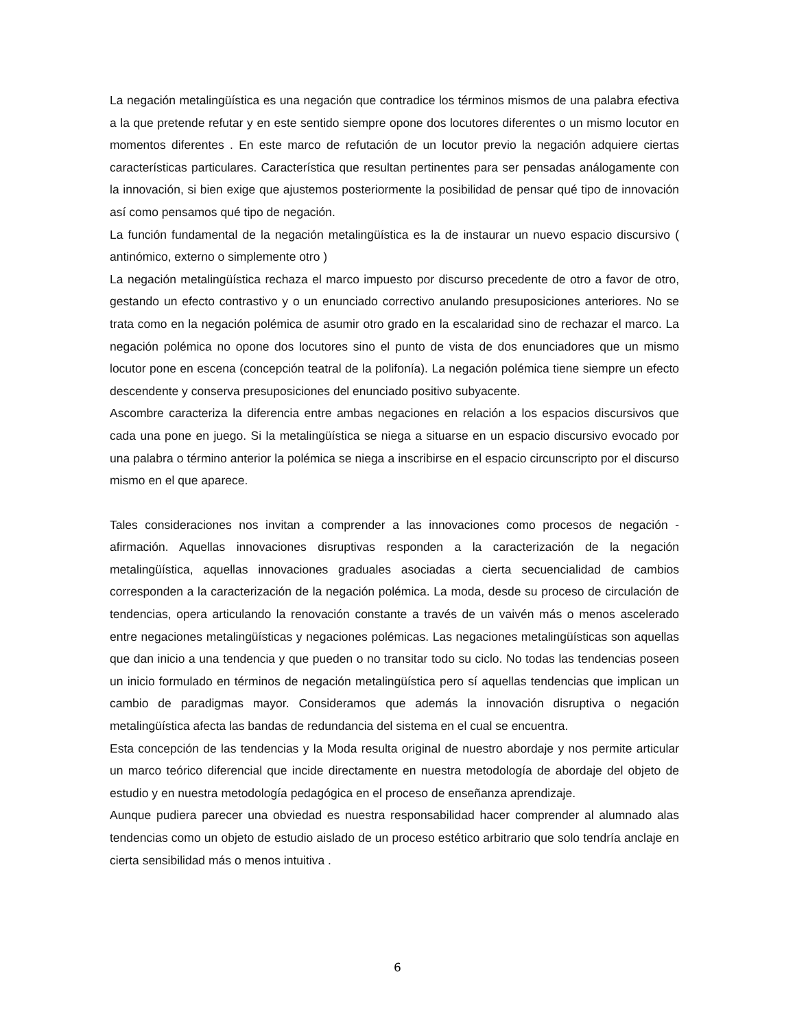La negación metalingüística es una negación que contradice los términos mismos de una palabra efectiva a la que pretende refutar y en este sentido siempre opone dos locutores diferentes o un mismo locutor en momentos diferentes . En este marco de refutación de un locutor previo la negación adquiere ciertas características particulares. Característica que resultan pertinentes para ser pensadas análogamente con la innovación, si bien exige que ajustemos posteriormente la posibilidad de pensar qué tipo de innovación así como pensamos qué tipo de negación.
La función fundamental de la negación metalingüística es la de instaurar un nuevo espacio discursivo ( antinómico, externo o simplemente otro )
La negación metalingüística rechaza el marco impuesto por discurso precedente de otro a favor de otro, gestando un efecto contrastivo y o un enunciado correctivo anulando presuposiciones anteriores. No se trata como en la negación polémica de asumir otro grado en la escalaridad sino de rechazar el marco. La negación polémica no opone dos locutores sino el punto de vista de dos enunciadores que un mismo locutor pone en escena (concepción teatral de la polifonía). La negación polémica tiene siempre un efecto descendente y conserva presuposiciones del enunciado positivo subyacente.
Ascombre caracteriza la diferencia entre ambas negaciones en relación a los espacios discursivos que cada una pone en juego. Si la metalingüística se niega a situarse en un espacio discursivo evocado por una palabra o término anterior la polémica se niega a inscribirse en el espacio circunscripto por el discurso mismo en el que aparece.
Tales consideraciones nos invitan a comprender a las innovaciones como procesos de negación - afirmación. Aquellas innovaciones disruptivas responden a la caracterización de la negación metalingüística, aquellas innovaciones graduales asociadas a cierta secuencialidad de cambios corresponden a la caracterización de la negación polémica. La moda, desde su proceso de circulación de tendencias, opera articulando la renovación constante a través de un vaivén más o menos ascelerado entre negaciones metalingüísticas y negaciones polémicas. Las negaciones metalingüísticas son aquellas que dan inicio a una tendencia y que pueden o no transitar todo su ciclo. No todas las tendencias poseen un inicio formulado en términos de negación metalingüística pero sí aquellas tendencias que implican un cambio de paradigmas mayor. Consideramos que además la innovación disruptiva o negación metalingüística afecta las bandas de redundancia del sistema en el cual se encuentra.
Esta concepción de las tendencias y la Moda resulta original de nuestro abordaje y nos permite articular un marco teórico diferencial que incide directamente en nuestra metodología de abordaje del objeto de estudio y en nuestra metodología pedagógica en el proceso de enseñanza aprendizaje.
Aunque pudiera parecer una obviedad es nuestra responsabilidad hacer comprender al alumnado alas tendencias como un objeto de estudio aislado de un proceso estético arbitrario que solo tendría anclaje en cierta sensibilidad más o menos intuitiva .
6